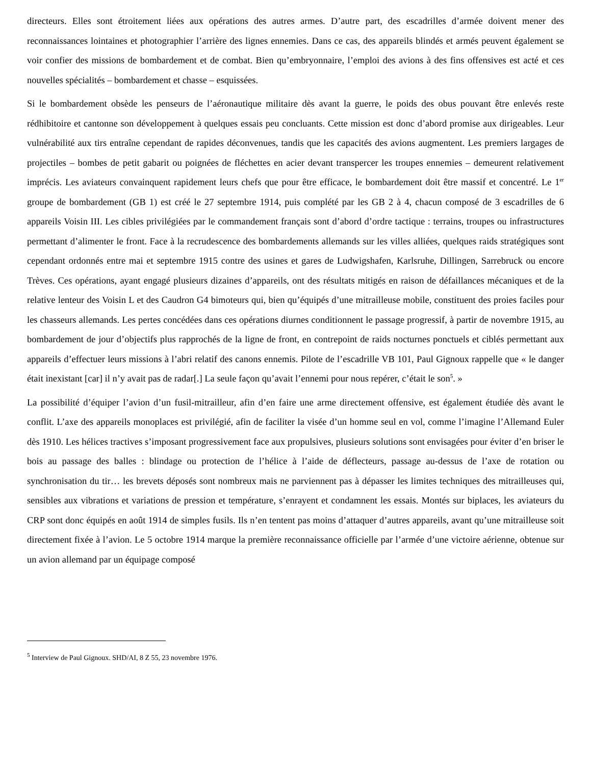directeurs. Elles sont étroitement liées aux opérations des autres armes. D’autre part, des escadrilles d’armée doivent mener des reconnaissances lointaines et photographier l’arrière des lignes ennemies. Dans ce cas, des appareils blindés et armés peuvent également se voir confier des missions de bombardement et de combat. Bien qu’embryonnaire, l’emploi des avions à des fins offensives est acté et ces nouvelles spécialités – bombardement et chasse – esquissées.
Si le bombardement obsède les penseurs de l’aéronautique militaire dès avant la guerre, le poids des obus pouvant être enlevés reste rédhibitoire et cantonne son développement à quelques essais peu concluants. Cette mission est donc d’abord promise aux dirigeables. Leur vulnérabilité aux tirs entraîne cependant de rapides déconvenues, tandis que les capacités des avions augmentent. Les premiers largages de projectiles – bombes de petit gabarit ou poignées de fléchettes en acier devant transpercer les troupes ennemies – demeurent relativement imprécis. Les aviateurs convainquent rapidement leurs chefs que pour être efficace, le bombardement doit être massif et concentré. Le 1<sup>er</sup> groupe de bombardement (GB 1) est créé le 27 septembre 1914, puis complété par les GB 2 à 4, chacun composé de 3 escadrilles de 6 appareils Voisin III. Les cibles privilégiées par le commandement français sont d’abord d’ordre tactique : terrains, troupes ou infrastructures permettant d’alimenter le front. Face à la recrudescence des bombardements allemands sur les villes alliées, quelques raids stratégiques sont cependant ordonnés entre mai et septembre 1915 contre des usines et gares de Ludwigshafen, Karlsruhe, Dillingen, Sarrebruck ou encore Trèves. Ces opérations, ayant engagé plusieurs dizaines d’appareils, ont des résultats mitigés en raison de défaillances mécaniques et de la relative lenteur des Voisin L et des Caudron G4 bimoteurs qui, bien qu’équipés d’une mitrailleuse mobile, constituent des proies faciles pour les chasseurs allemands. Les pertes concédées dans ces opérations diurnes conditionnent le passage progressif, à partir de novembre 1915, au bombardement de jour d’objectifs plus rapprochés de la ligne de front, en contrepoint de raids nocturnes ponctuels et ciblés permettant aux appareils d’effectuer leurs missions à l’abri relatif des canons ennemis. Pilote de l’escadrille VB 101, Paul Gignoux rappelle que « le danger était inexistant [car] il n’y avait pas de radar[.] La seule façon qu’avait l’ennemi pour nous repérer, c’était le son<sup>5</sup>. »
La possibilité d’équiper l’avion d’un fusil-mitrailleur, afin d’en faire une arme directement offensive, est également étudiée dès avant le conflit. L’axe des appareils monoplaces est privilégié, afin de faciliter la visée d’un homme seul en vol, comme l’imagine l’Allemand Euler dès 1910. Les hélices tractives s’imposant progressivement face aux propulsives, plusieurs solutions sont envisagées pour éviter d’en briser le bois au passage des balles : blindage ou protection de l’hélice à l’aide de déflecteurs, passage au-dessus de l’axe de rotation ou synchronisation du tir… les brevets déposés sont nombreux mais ne parviennent pas à dépasser les limites techniques des mitrailleuses qui, sensibles aux vibrations et variations de pression et température, s’enrayent et condamnent les essais. Montés sur biplaces, les aviateurs du CRP sont donc équipés en août 1914 de simples fusils. Ils n’en tentent pas moins d’attaquer d’autres appareils, avant qu’une mitrailleuse soit directement fixée à l’avion. Le 5 octobre 1914 marque la première reconnaissance officielle par l’armée d’une victoire aérienne, obtenue sur un avion allemand par un équipage composé
<sup>5</sup> Interview de Paul Gignoux. SHD/AI, 8 Z 55, 23 novembre 1976.